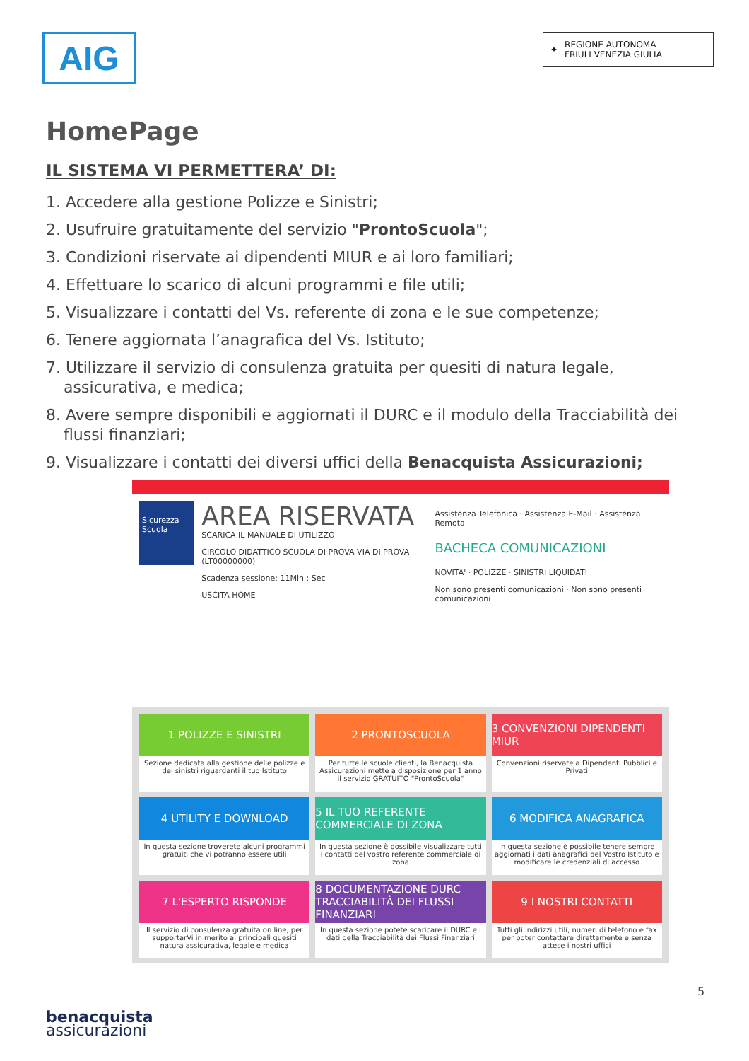AIG
✦ REGIONE AUTONOMA
FRIULI VENEZIA GIULIA
HomePage
IL SISTEMA VI PERMETTERA’ DI:
1. Accedere alla gestione Polizze e Sinistri;
2. Usufruire gratuitamente del servizio "ProntoScuola";
3. Condizioni riservate ai dipendenti MIUR e ai loro familiari;
4. Effettuare lo scarico di alcuni programmi e file utili;
5. Visualizzare i contatti del Vs. referente di zona e le sue competenze;
6. Tenere aggiornata l’anagrafica del Vs. Istituto;
7. Utilizzare il servizio di consulenza gratuita per quesiti di natura legale, assicurativa, e medica;
8. Avere sempre disponibili e aggiornati il DURC e il modulo della Tracciabilità dei flussi finanziari;
9. Visualizzare i contatti dei diversi uffici della Benacquista Assicurazioni;
Sicurezza Scuola
AREA RISERVATA
SCARICA IL MANUALE DI UTILIZZO
CIRCOLO DIDATTICO SCUOLA DI PROVA VIA DI PROVA (LT00000000)
Scadenza sessione: 11Min : Sec
USCITA HOME
Assistenza Telefonica · Assistenza E-Mail · Assistenza Remota
BACHECA COMUNICAZIONI
NOVITA' · POLIZZE · SINISTRI LIQUIDATI
Non sono presenti comunicazioni · Non sono presenti comunicazioni
1 POLIZZE E SINISTRI
Sezione dedicata alla gestione delle polizze e dei sinistri riguardanti il tuo Istituto
2 PRONTOSCUOLA
Per tutte le scuole clienti, la Benacquista Assicurazioni mette a disposizione per 1 anno il servizio GRATUITO "ProntoScuola"
3 CONVENZIONI DIPENDENTI MIUR
Convenzioni riservate a Dipendenti Pubblici e Privati
4 UTILITY E DOWNLOAD
In questa sezione troverete alcuni programmi gratuiti che vi potranno essere utili
5 IL TUO REFERENTE COMMERCIALE DI ZONA
In questa sezione è possibile visualizzare tutti i contatti del vostro referente commerciale di zona
6 MODIFICA ANAGRAFICA
In questa sezione è possibile tenere sempre aggiornati i dati anagrafici del Vostro Istituto e modificare le credenziali di accesso
7 L'ESPERTO RISPONDE
Il servizio di consulenza gratuita on line, per supportarVi in merito ai principali quesiti natura assicurativa, legale e medica
8 DOCUMENTAZIONE DURC TRACCIABILITÀ DEI FLUSSI FINANZIARI
In questa sezione potete scaricare il DURC e i dati della Tracciabilità dei Flussi Finanziari
9 I NOSTRI CONTATTI
Tutti gli indirizzi utili, numeri di telefono e fax per poter contattare direttamente e senza attese i nostri uffici
5
benacquista
assicurazioni